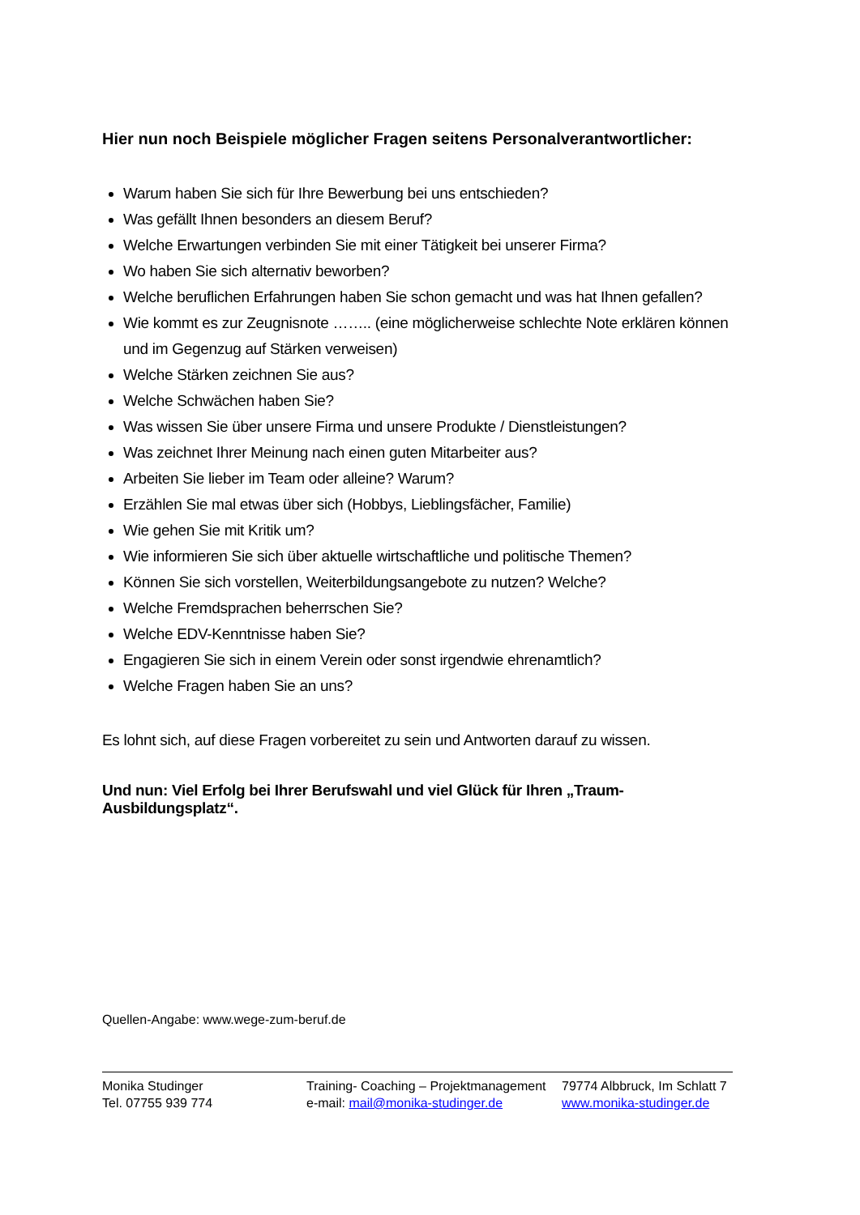Hier nun noch Beispiele möglicher Fragen seitens Personalverantwortlicher:
Warum haben Sie sich für Ihre Bewerbung bei uns entschieden?
Was gefällt Ihnen besonders an diesem Beruf?
Welche Erwartungen verbinden Sie mit einer Tätigkeit bei unserer Firma?
Wo haben Sie sich alternativ beworben?
Welche beruflichen Erfahrungen haben Sie schon gemacht und was hat Ihnen gefallen?
Wie kommt es zur Zeugnisnote …….. (eine möglicherweise schlechte Note erklären können und im Gegenzug auf Stärken verweisen)
Welche Stärken zeichnen Sie aus?
Welche Schwächen haben Sie?
Was wissen Sie über unsere Firma und unsere Produkte / Dienstleistungen?
Was zeichnet Ihrer Meinung nach einen guten Mitarbeiter aus?
Arbeiten Sie lieber im Team oder alleine? Warum?
Erzählen Sie mal etwas über sich (Hobbys, Lieblingsfächer, Familie)
Wie gehen Sie mit Kritik um?
Wie informieren Sie sich über aktuelle wirtschaftliche und politische Themen?
Können Sie sich vorstellen, Weiterbildungsangebote zu nutzen? Welche?
Welche Fremdsprachen beherrschen Sie?
Welche EDV-Kenntnisse haben Sie?
Engagieren Sie sich in einem Verein oder sonst irgendwie ehrenamtlich?
Welche Fragen haben Sie an uns?
Es lohnt sich, auf diese Fragen vorbereitet zu sein und Antworten darauf zu wissen.
Und nun: Viel Erfolg bei Ihrer Berufswahl und viel Glück für Ihren „Traum-Ausbildungsplatz“.
Quellen-Angabe: www.wege-zum-beruf.de
Monika Studinger
Tel. 07755 939 774
Training- Coaching – Projektmanagement
e-mail: mail@monika-studinger.de
79774 Albbruck, Im Schlatt 7
www.monika-studinger.de